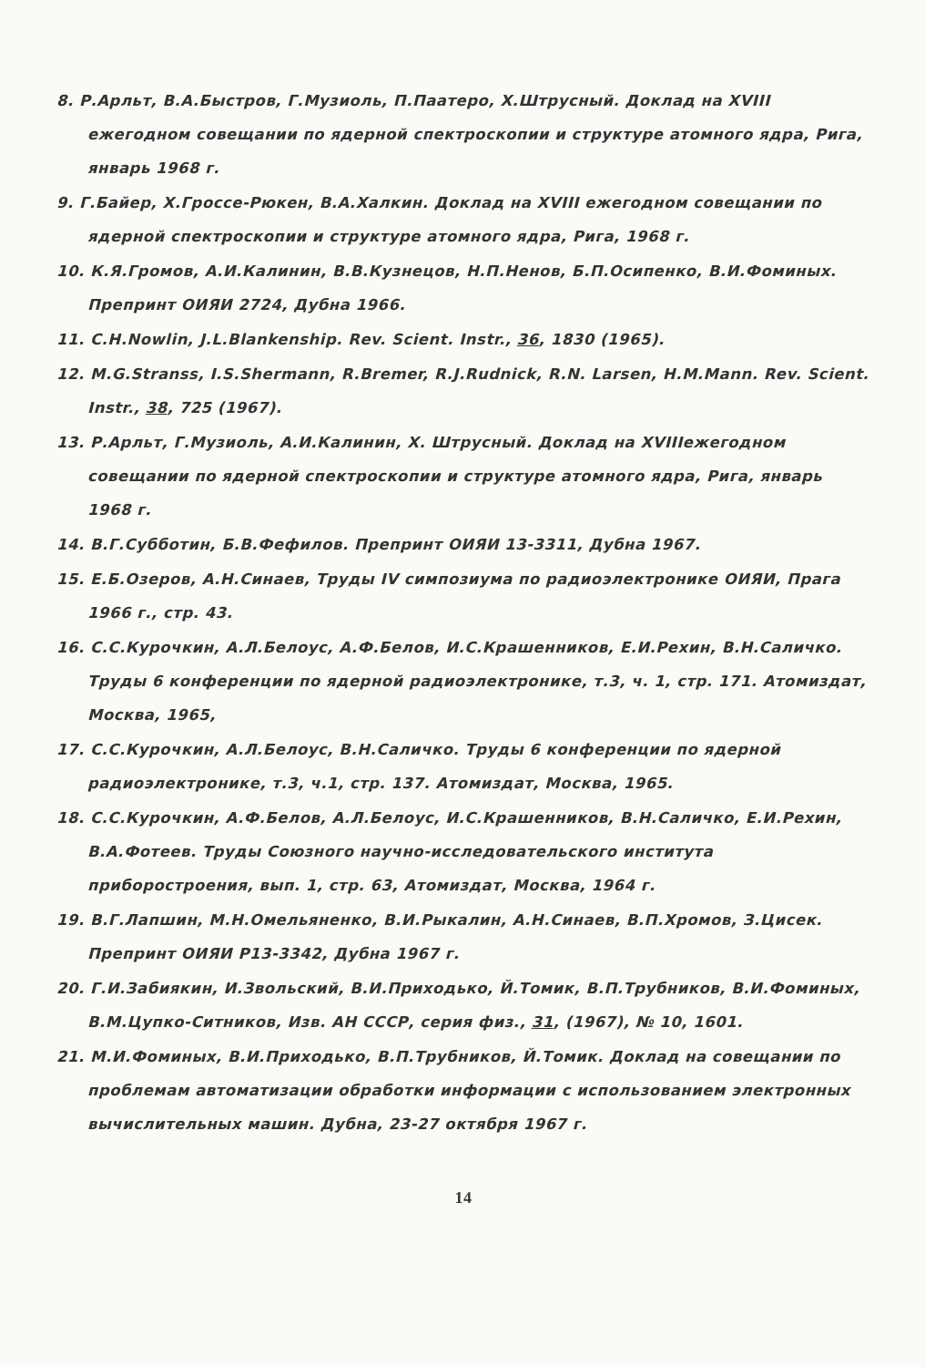8. Р.Арльт, В.А.Быстров, Г.Музиоль, П.Паатеро, Х.Штрусный. Доклад на XVIII ежегодном совещании по ядерной спектроскопии и структуре атомного ядра, Рига, январь 1968 г.
9. Г.Байер, Х.Гроссе-Рюкен, В.А.Халкин. Доклад на XVIII ежегодном совещании по ядерной спектроскопии и структуре атомного ядра, Рига, 1968 г.
10. К.Я.Громов, А.И.Калинин, В.В.Кузнецов, Н.П.Ненов, Б.П.Осипенко, В.И.Фоминых. Препринт ОИЯИ 2724, Дубна 1966.
11. C.H.Nowlin, J.L.Blankenship. Rev. Scient. Instr., 36, 1830 (1965).
12. M.G.Stranss, I.S.Shermann, R.Bremer, R.J.Rudnick, R.N. Larsen, H.M.Mann. Rev. Scient. Instr., 38, 725 (1967).
13. Р.Арльт, Г.Музиоль, А.И.Калинин, Х. Штрусный. Доклад на XVIIIежегодном совещании по ядерной спектроскопии и структуре атомного ядра, Рига, январь 1968 г.
14. В.Г.Субботин, Б.В.Фефилов. Препринт ОИЯИ 13-3311, Дубна 1967.
15. Е.Б.Озеров, А.Н.Синаев, Труды IV симпозиума по радиоэлектронике ОИЯИ, Прага 1966 г., стр. 43.
16. С.С.Курочкин, А.Л.Белоус, А.Ф.Белов, И.С.Крашенников, Е.И.Рехин, В.Н.Саличко. Труды 6 конференции по ядерной радиоэлектронике, т.3, ч. 1, стр. 171. Атомиздат, Москва, 1965,
17. С.С.Курочкин, А.Л.Белоус, В.Н.Саличко. Труды 6 конференции по ядерной радиоэлектронике, т.3, ч.1, стр. 137. Атомиздат, Москва, 1965.
18. С.С.Курочкин, А.Ф.Белов, А.Л.Белоус, И.С.Крашенников, В.Н.Саличко, Е.И.Рехин, В.А.Фотеев. Труды Союзного научно-исследовательского института приборостроения, вып. 1, стр. 63, Атомиздат, Москва, 1964 г.
19. В.Г.Лапшин, М.Н.Омельяненко, В.И.Рыкалин, А.Н.Синаев, В.П.Хромов, З.Цисек. Препринт ОИЯИ Р13-3342, Дубна 1967 г.
20. Г.И.Забиякин, И.Звольский, В.И.Приходько, Й.Томик, В.П.Трубников, В.И.Фоминых, В.М.Цупко-Ситников, Изв. АН СССР, серия физ., 31, (1967), № 10, 1601.
21. М.И.Фоминых, В.И.Приходько, В.П.Трубников, Й.Томик. Доклад на совещании по проблемам автоматизации обработки информации с использованием электронных вычислительных машин. Дубна, 23-27 октября 1967 г.
14